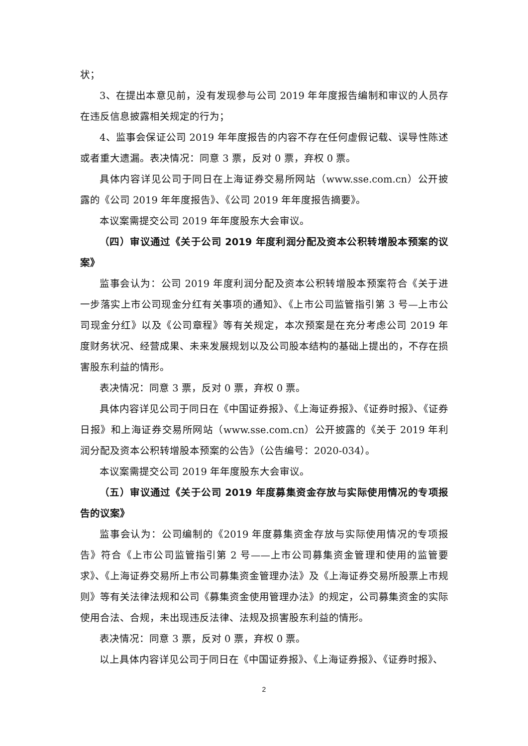状；
3、在提出本意见前，没有发现参与公司 2019 年年度报告编制和审议的人员存在违反信息披露相关规定的行为；
4、监事会保证公司 2019 年年度报告的内容不存在任何虚假记载、误导性陈述或者重大遗漏。表决情况：同意 3 票，反对 0 票，弃权 0 票。
具体内容详见公司于同日在上海证券交易所网站（www.sse.com.cn）公开披露的《公司 2019 年年度报告》、《公司 2019 年年度报告摘要》。
本议案需提交公司 2019 年年度股东大会审议。
（四）审议通过《关于公司 2019 年度利润分配及资本公积转增股本预案的议案》
监事会认为：公司 2019 年度利润分配及资本公积转增股本预案符合《关于进一步落实上市公司现金分红有关事项的通知》、《上市公司监管指引第 3 号—上市公司现金分红》以及《公司章程》等有关规定，本次预案是在充分考虑公司 2019 年度财务状况、经营成果、未来发展规划以及公司股本结构的基础上提出的，不存在损害股东利益的情形。
表决情况：同意 3 票，反对 0 票，弃权 0 票。
具体内容详见公司于同日在《中国证券报》、《上海证券报》、《证券时报》、《证券日报》和上海证券交易所网站（www.sse.com.cn）公开披露的《关于 2019 年利润分配及资本公积转增股本预案的公告》（公告编号：2020-034）。
本议案需提交公司 2019 年年度股东大会审议。
（五）审议通过《关于公司 2019 年度募集资金存放与实际使用情况的专项报告的议案》
监事会认为：公司编制的《2019 年度募集资金存放与实际使用情况的专项报告》符合《上市公司监管指引第 2 号——上市公司募集资金管理和使用的监管要求》、《上海证券交易所上市公司募集资金管理办法》及《上海证券交易所股票上市规则》等有关法律法规和公司《募集资金使用管理办法》的规定，公司募集资金的实际使用合法、合规，未出现违反法律、法规及损害股东利益的情形。
表决情况：同意 3 票，反对 0 票，弃权 0 票。
以上具体内容详见公司于同日在《中国证券报》、《上海证券报》、《证券时报》、
2